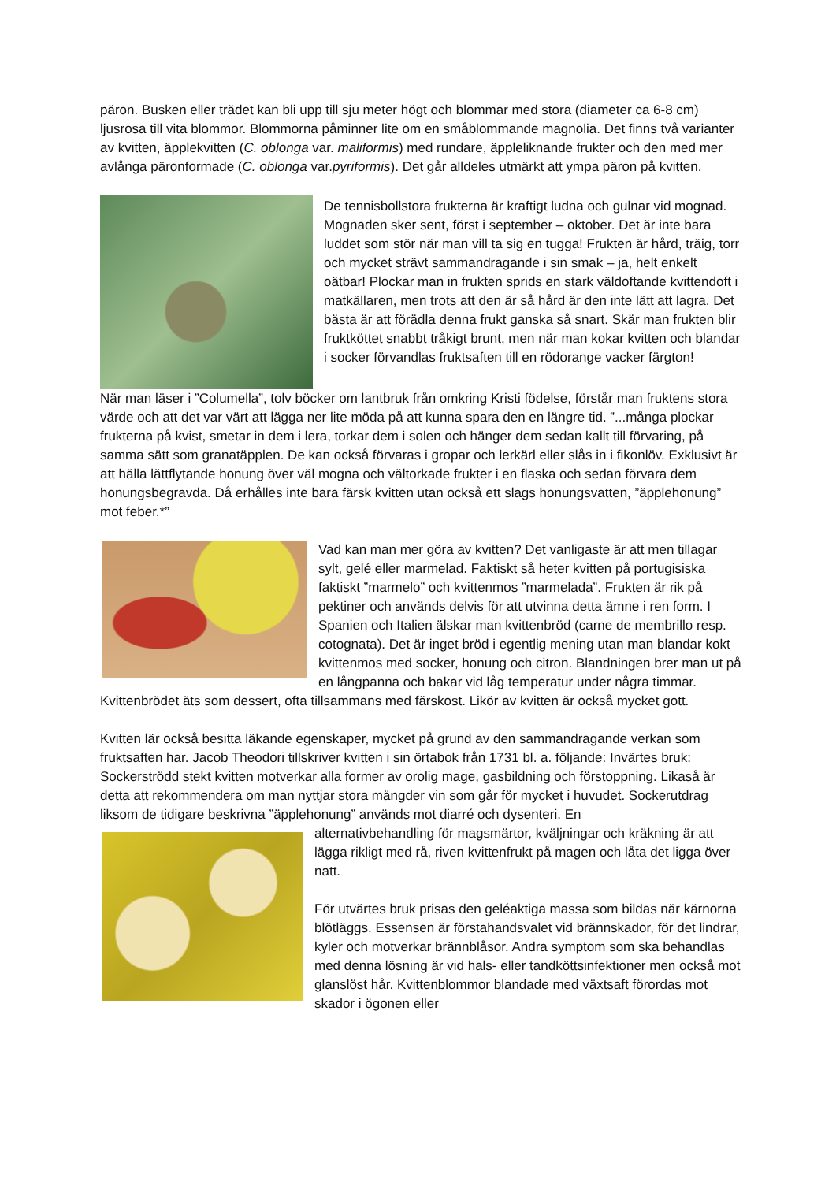päron. Busken eller trädet kan bli upp till sju meter högt och blommar med stora (diameter ca 6-8 cm) ljusrosa till vita blommor. Blommorna påminner lite om en småblommande magnolia. Det finns två varianter av kvitten, äpplekvitten (C. oblonga var. maliformis) med rundare, äppleliknande frukter och den med mer avlånga päronformade (C. oblonga var.pyriformis). Det går alldeles utmärkt att ympa päron på kvitten.
De tennisbollstora frukterna är kraftigt ludna och gulnar vid mognad. Mognaden sker sent, först i september – oktober. Det är inte bara luddet som stör när man vill ta sig en tugga! Frukten är hård, träig, torr och mycket strävt sammandragande i sin smak – ja, helt enkelt oätbar! Plockar man in frukten sprids en stark väldoftande kvittendoft i matkällaren, men trots att den är så hård är den inte lätt att lagra. Det bästa är att förädla denna frukt ganska så snart. Skär man frukten blir fruktköttet snabbt tråkigt brunt, men när man kokar kvitten och blandar i socker förvandlas fruktsaften till en rödorange vacker färgton!
När man läser i ”Columella”, tolv böcker om lantbruk från omkring Kristi födelse, förstår man fruktens stora värde och att det var värt att lägga ner lite möda på att kunna spara den en längre tid. ”...många plockar frukterna på kvist, smetar in dem i lera, torkar dem i solen och hänger dem sedan kallt till förvaring, på samma sätt som granatäpplen. De kan också förvaras i gropar och lerkärl eller slås in i fikonlöv. Exklusivt är att hälla lättflytande honung över väl mogna och vältorkade frukter i en flaska och sedan förvara dem honungsbegravda. Då erhålles inte bara färsk kvitten utan också ett slags honungsvatten, ”äpplehonung” mot feber.*”
Vad kan man mer göra av kvitten? Det vanligaste är att men tillagar sylt, gelé eller marmelad. Faktiskt så heter kvitten på portugisiska faktiskt ”marmelo” och kvittenmos ”marmelada”. Frukten är rik på pektiner och används delvis för att utvinna detta ämne i ren form. I Spanien och Italien älskar man kvittenbröd (carne de membrillo resp. cotognata). Det är inget bröd i egentlig mening utan man blandar kokt kvittenmos med socker, honung och citron. Blandningen brer man ut på en långpanna och bakar vid låg temperatur under några timmar. Kvittenbrödet äts som dessert, ofta tillsammans med färskost. Likör av kvitten är också mycket gott.
Kvitten lär också besitta läkande egenskaper, mycket på grund av den sammandragande verkan som fruktsaften har. Jacob Theodori tillskriver kvitten i sin örtabok från 1731 bl. a. följande: Invärtes bruk: Sockerströdd stekt kvitten motverkar alla former av orolig mage, gasbildning och förstoppning. Likaså är detta att rekommendera om man nyttjar stora mängder vin som går för mycket i huvudet. Sockerutdrag liksom de tidigare beskrivna ”äpplehonung” används mot diarré och dysenteri. En
alternativbehandling för magsmärtor, kväljningar och kräkning är att lägga rikligt med rå, riven kvittenfrukt på magen och låta det ligga över natt.
För utvärtes bruk prisas den geléaktiga massa som bildas när kärnorna blötläggs. Essensen är förstahandsvalet vid brännskador, för det lindrar, kyler och motverkar brännblåsor. Andra symptom som ska behandlas med denna lösning är vid hals- eller tandköttsinfektioner men också mot glanslöst hår. Kvittenblommor blandade med växtsaft förordas mot skador i ögonen eller